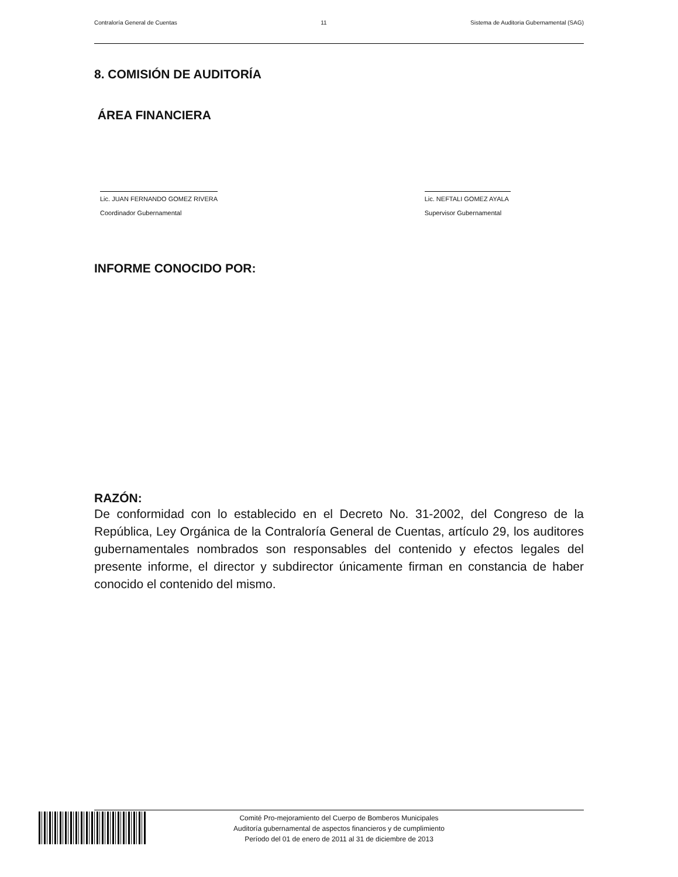Contraloría General de Cuentas 11 Sistema de Auditoria Gubernamental (SAG)
8. COMISIÓN DE AUDITORÍA
ÁREA FINANCIERA
Lic. JUAN FERNANDO GOMEZ RIVERA
Coordinador Gubernamental
Lic. NEFTALI GOMEZ AYALA
Supervisor Gubernamental
INFORME CONOCIDO POR:
RAZÓN:
De conformidad con lo establecido en el Decreto No. 31-2002, del Congreso de la República, Ley Orgánica de la Contraloría General de Cuentas, artículo 29, los auditores gubernamentales nombrados son responsables del contenido y efectos legales del presente informe, el director y subdirector únicamente firman en constancia de haber conocido el contenido del mismo.
Comité Pro-mejoramiento del Cuerpo de Bomberos Municipales
Auditoría gubernamental de aspectos financieros y de cumplimiento
Período del 01 de enero de 2011 al 31 de diciembre de 2013